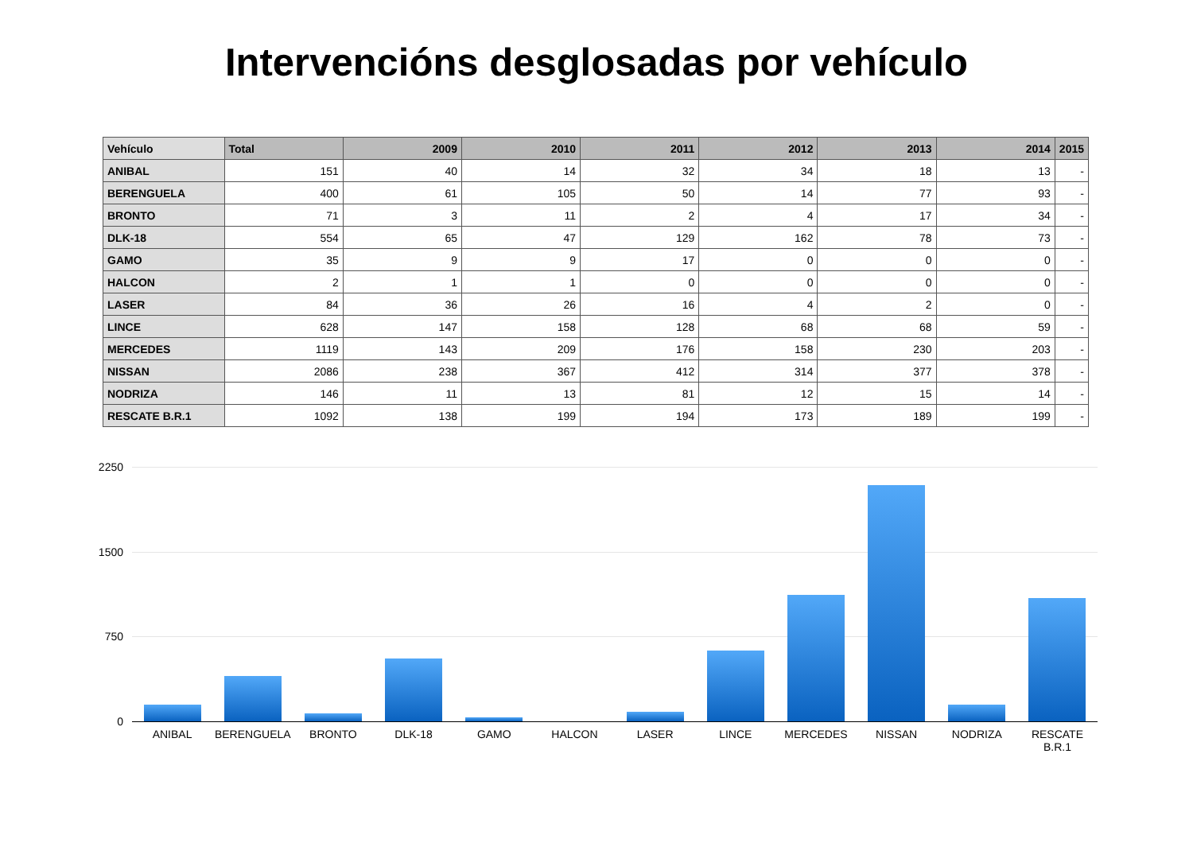Intervencións desglosadas por vehículo
| Vehículo | Total | 2009 | 2010 | 2011 | 2012 | 2013 | 2014 | 2015 |
| --- | --- | --- | --- | --- | --- | --- | --- | --- |
| ANIBAL | 151 | 40 | 14 | 32 | 34 | 18 | 13 | - |
| BERENGUELA | 400 | 61 | 105 | 50 | 14 | 77 | 93 | - |
| BRONTO | 71 | 3 | 11 | 2 | 4 | 17 | 34 | - |
| DLK-18 | 554 | 65 | 47 | 129 | 162 | 78 | 73 | - |
| GAMO | 35 | 9 | 9 | 17 | 0 | 0 | 0 | - |
| HALCON | 2 | 1 | 1 | 0 | 0 | 0 | 0 | - |
| LASER | 84 | 36 | 26 | 16 | 4 | 2 | 0 | - |
| LINCE | 628 | 147 | 158 | 128 | 68 | 68 | 59 | - |
| MERCEDES | 1119 | 143 | 209 | 176 | 158 | 230 | 203 | - |
| NISSAN | 2086 | 238 | 367 | 412 | 314 | 377 | 378 | - |
| NODRIZA | 146 | 11 | 13 | 81 | 12 | 15 | 14 | - |
| RESCATE B.R.1 | 1092 | 138 | 199 | 194 | 173 | 189 | 199 | - |
2250
1500
750
0
ANIBAL BERENGUELA BRONTO DLK-18 GAMO HALCON LASER LINCE MERCEDES NISSAN NODRIZA RESCATE
B.R.1